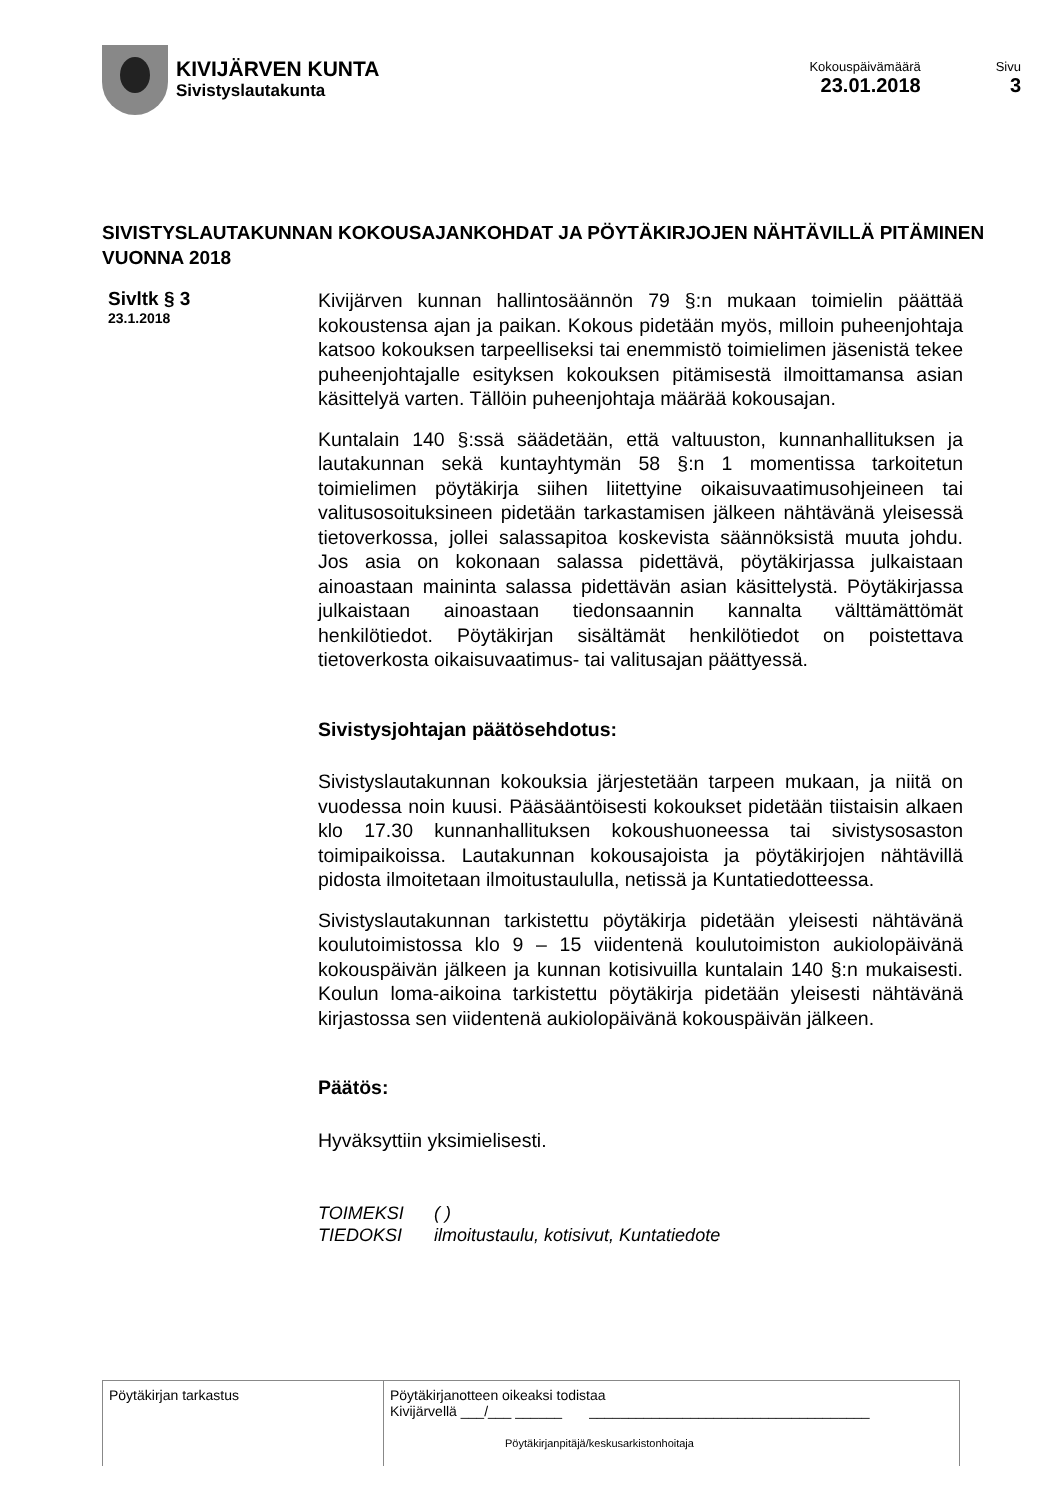KIVIJÄRVEN KUNTA
Sivistyslautakunta
Kokouspäivämäärä
23.01.2018
Sivu
3
SIVISTYSLAUTAKUNNAN KOKOUSAJANKOHDAT JA PÖYTÄKIRJOJEN NÄHTÄVILLÄ PITÄMINEN VUONNA 2018
Sivltk § 3
23.1.2018
Kivijärven kunnan hallintosäännön 79 §:n mukaan toimielin päättää kokoustensa ajan ja paikan. Kokous pidetään myös, milloin puheenjohtaja katsoo kokouksen tarpeelliseksi tai enemmistö toimielimen jäsenistä tekee puheenjohtajalle esityksen kokouksen pitämisestä ilmoittamansa asian käsittelyä varten. Tällöin puheenjohtaja määrää kokousajan.
Kuntalain 140 §:ssä säädetään, että valtuuston, kunnanhallituksen ja lautakunnan sekä kuntayhtymän 58 §:n 1 momentissa tarkoitetun toimielimen pöytäkirja siihen liitettyine oikaisuvaatimusohjeineen tai valitusosoituksineen pidetään tarkastamisen jälkeen nähtävänä yleisessä tietoverkossa, jollei salassapitoa koskevista säännöksistä muuta johdu. Jos asia on kokonaan salassa pidettävä, pöytäkirjassa julkaistaan ainoastaan maininta salassa pidettävän asian käsittelystä. Pöytäkirjassa julkaistaan ainoastaan tiedonsaannin kannalta välttämättömät henkilötiedot. Pöytäkirjan sisältämät henkilötiedot on poistettava tietoverkosta oikaisuvaatimus- tai valitusajan päättyessä.
Sivistysjohtajan päätösehdotus:
Sivistyslautakunnan kokouksia järjestetään tarpeen mukaan, ja niitä on vuodessa noin kuusi. Pääsääntöisesti kokoukset pidetään tiistaisin alkaen klo 17.30 kunnanhallituksen kokoushuoneessa tai sivistysosaston toimipaikoissa. Lautakunnan kokousajoista ja pöytäkirjojen nähtävillä pidosta ilmoitetaan ilmoitustaululla, netissä ja Kuntatiedotteessa.
Sivistyslautakunnan tarkistettu pöytäkirja pidetään yleisesti nähtävänä koulutoimistossa klo 9 – 15 viidentenä koulutoimiston aukiolopäivänä kokouspäivän jälkeen ja kunnan kotisivuilla kuntalain 140 §:n mukaisesti. Koulun loma-aikoina tarkistettu pöytäkirja pidetään yleisesti nähtävänä kirjastossa sen viidentenä aukiolopäivänä kokouspäivän jälkeen.
Päätös:
Hyväksyttiin yksimielisesti.
TOIMEKSI ( )
TIEDOKSI ilmoitustaulu, kotisivut, Kuntatiedote
Pöytäkirjan tarkastus Pöytäkirjanotteen oikeaksi todistaa
Kivijärvellä ___/___ ______ ____________________________________
Pöytäkirjanpitäjä/keskusarkistonhoitaja